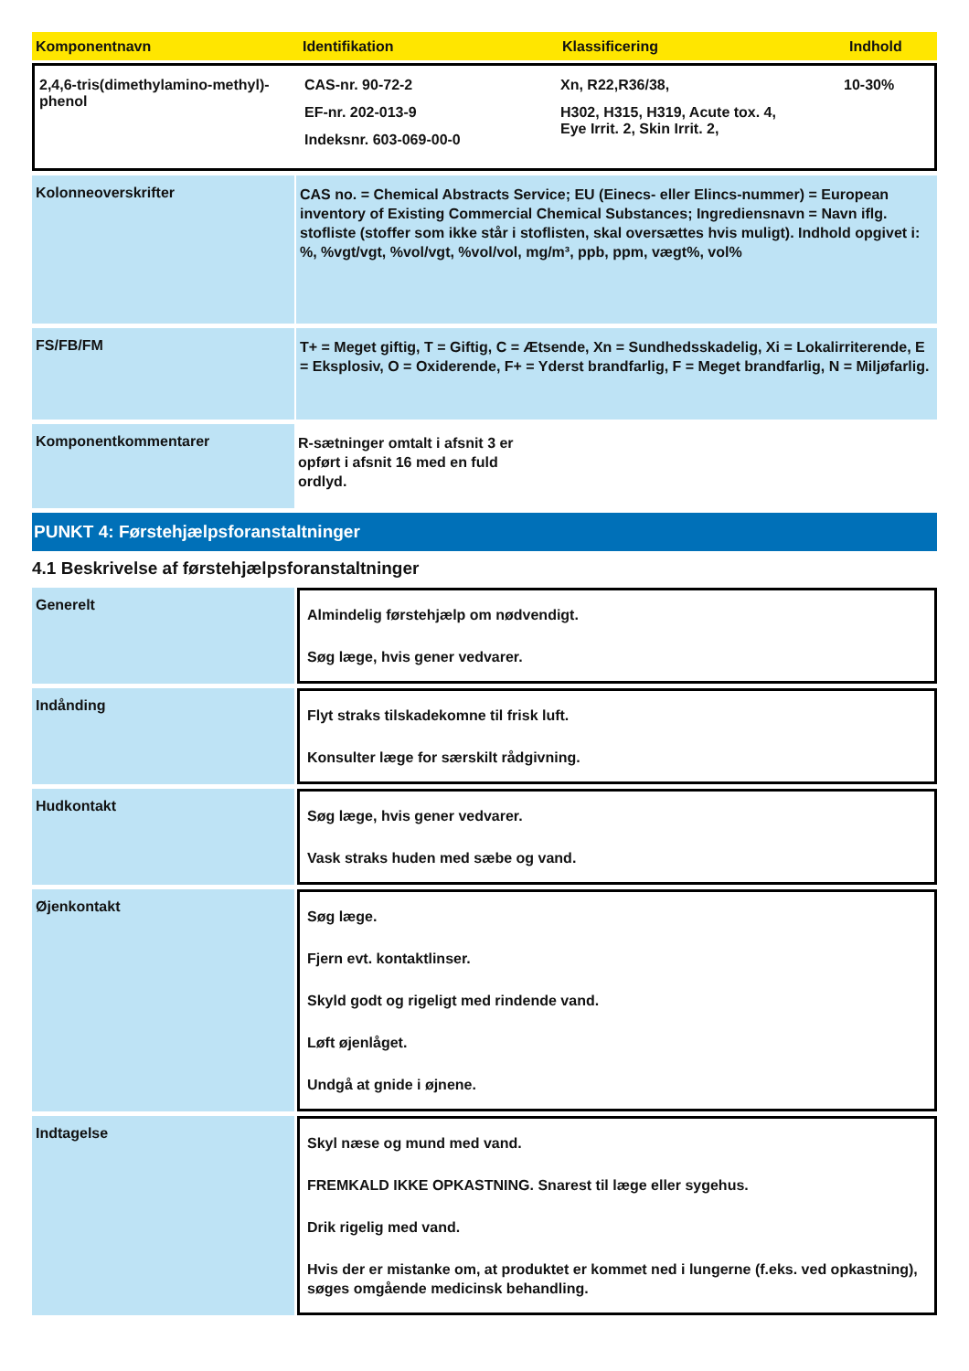Komponentnavn Identifikation Klassificering Indhold
2,4,6-tris(dimethylamino-methyl)-phenol
CAS-nr. 90-72-2
EF-nr. 202-013-9
Indeksnr. 603-069-00-0
Xn, R22,R36/38,
H302, H315, H319, Acute tox. 4,
Eye Irrit. 2, Skin Irrit. 2,
10-30%
Kolonneoverskrifter
CAS no. = Chemical Abstracts Service; EU (Einecs- eller Elincs-nummer) = European inventory of Existing Commercial Chemical Substances; Ingrediensnavn = Navn iflg. stofliste (stoffer som ikke står i stoflisten, skal oversættes hvis muligt). Indhold opgivet i: %, %vgt/vgt, %vol/vgt, %vol/vol, mg/m³, ppb, ppm, vægt%, vol%
FS/FB/FM
T+ = Meget giftig, T = Giftig, C = Ætsende, Xn = Sundhedsskadelig, Xi = Lokalirriterende, E = Eksplosiv, O = Oxiderende, F+ = Yderst brandfarlig, F = Meget brandfarlig, N = Miljøfarlig.
Komponentkommentarer
R-sætninger omtalt i afsnit 3 er
opført i afsnit 16 med en fuld
ordlyd.
PUNKT 4: Førstehjælpsforanstaltninger
4.1 Beskrivelse af førstehjælpsforanstaltninger
Generelt
Almindelig førstehjælp om nødvendigt.
Søg læge, hvis gener vedvarer.
Indånding
Flyt straks tilskadekomne til frisk luft.
Konsulter læge for særskilt rådgivning.
Hudkontakt
Søg læge, hvis gener vedvarer.
Vask straks huden med sæbe og vand.
Øjenkontakt
Søg læge.
Fjern evt. kontaktlinser.
Skyld godt og rigeligt med rindende vand.
Løft øjenlåget.
Undgå at gnide i øjnene.
Indtagelse
Skyl næse og mund med vand.
FREMKALD IKKE OPKASTNING. Snarest til læge eller sygehus.
Drik rigelig med vand.
Hvis der er mistanke om, at produktet er kommet ned i lungerne (f.eks. ved opkastning), søges omgående medicinsk behandling.